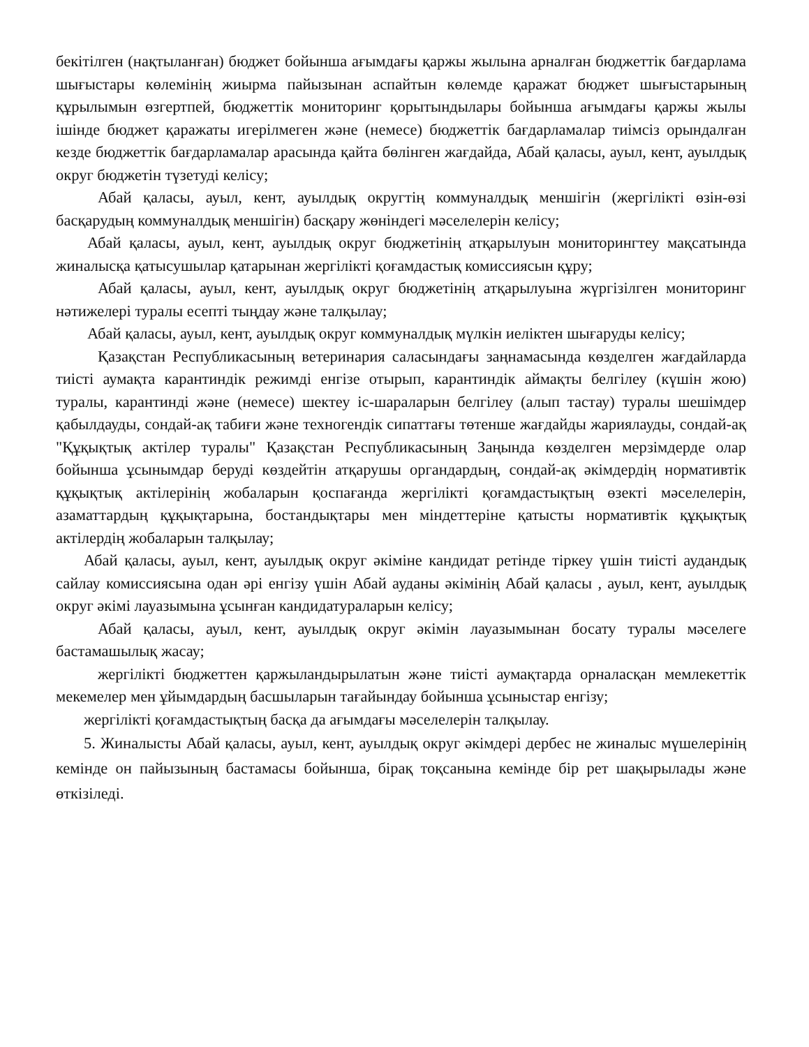бекітілген (нақтыланған) бюджет бойынша ағымдағы қаржы жылына арналған бюджеттік бағдарлама шығыстары көлемінің жиырма пайызынан аспайтын көлемде қаражат бюджет шығыстарының құрылымын өзгертпей, бюджеттік мониторинг қорытындылары бойынша ағымдағы қаржы жылы ішінде бюджет қаражаты игерілмеген және (немесе) бюджеттік бағдарламалар тиімсіз орындалған кезде бюджеттік бағдарламалар арасында қайта бөлінген жағдайда, Абай қаласы, ауыл, кент, ауылдық округ бюджетін түзетуді келісу;
Абай қаласы, ауыл, кент, ауылдық округтің коммуналдық меншігін (жергілікті өзін-өзі басқарудың коммуналдық меншігін) басқару жөніндегі мәселелерін келісу;
Абай қаласы, ауыл, кент, ауылдық округ бюджетінің атқарылуын мониторингтеу мақсатында жиналысқа қатысушылар қатарынан жергілікті қоғамдастық комиссиясын құру;
Абай қаласы, ауыл, кент, ауылдық округ бюджетінің атқарылуына жүргізілген мониторинг нәтижелері туралы есепті тыңдау және талқылау;
Абай қаласы, ауыл, кент, ауылдық округ коммуналдық мүлкін иеліктен шығаруды келісу;
Қазақстан Республикасының ветеринария саласындағы заңнамасында көзделген жағдайларда тиісті аумақта карантиндік режимді енгізе отырып, карантиндік аймақты белгілеу (күшін жою) туралы, карантинді және (немесе) шектеу іс-шараларын белгілеу (алып тастау) туралы шешімдер қабылдауды, сондай-ақ табиғи және техногендік сипаттағы төтенше жағдайды жариялауды, сондай-ақ "Құқықтық актілер туралы" Қазақстан Республикасының Заңында көзделген мерзімдерде олар бойынша ұсынымдар беруді көздейтін атқарушы органдардың, сондай-ақ әкімдердің нормативтік құқықтық актілерінің жобаларын қоспағанда жергілікті қоғамдастықтың өзекті мәселелерін, азаматтардың құқықтарына, бостандықтары мен міндеттеріне қатысты нормативтік құқықтық актілердің жобаларын талқылау;
Абай қаласы, ауыл, кент, ауылдық округ әкіміне кандидат ретінде тіркеу үшін тиісті аудандық сайлау комиссиясына одан әрі енгізу үшін Абай ауданы әкімінің Абай қаласы , ауыл, кент, ауылдық округ әкімі лауазымына ұсынған кандидатураларын келісу;
Абай қаласы, ауыл, кент, ауылдық округ әкімін лауазымынан босату туралы мәселеге бастамашылық жасау;
жергілікті бюджеттен қаржыландырылатын және тиісті аумақтарда орналасқан мемлекеттік мекемелер мен ұйымдардың басшыларын тағайындау бойынша ұсыныстар енгізу;
жергілікті қоғамдастықтың басқа да ағымдағы мәселелерін талқылау.
5. Жиналысты Абай қаласы, ауыл, кент, ауылдық округ әкімдері дербес не жиналыс мүшелерінің кемінде он пайызының бастамасы бойынша, бірақ тоқсанына кемінде бір рет шақырылады және өткізіледі.